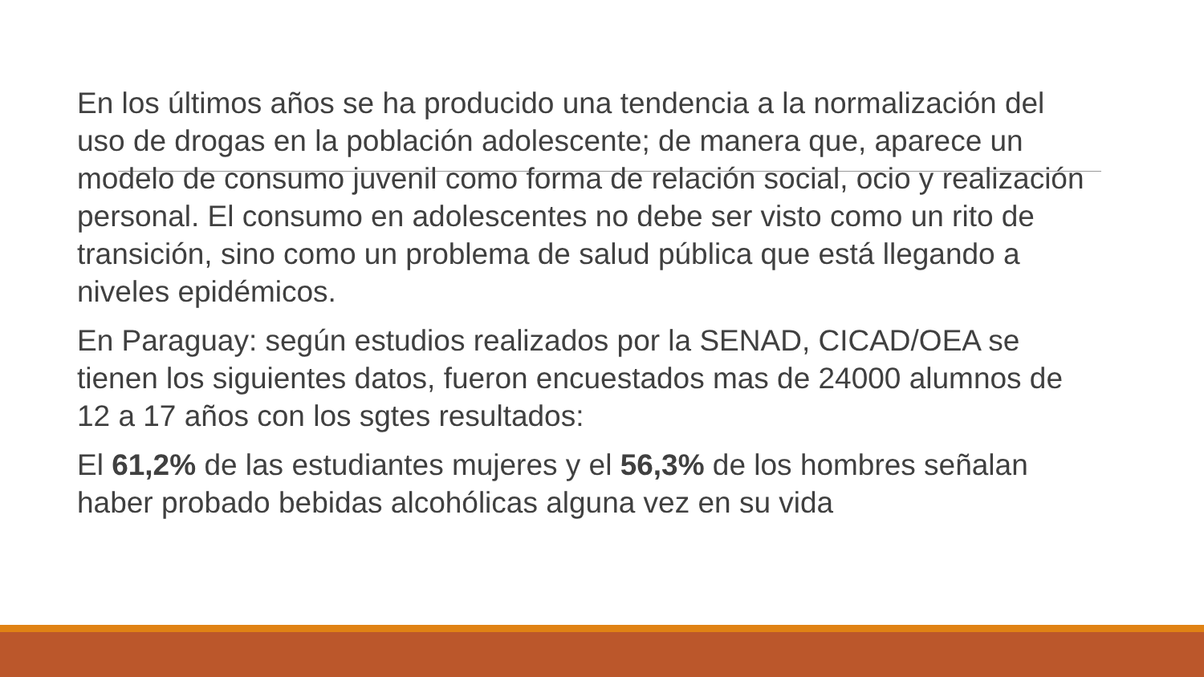En los últimos años se ha producido una tendencia a la normalización del uso de drogas en la población adolescente; de manera que, aparece un modelo de consumo juvenil como forma de relación social, ocio y realización personal. El consumo en adolescentes no debe ser visto como un rito de transición, sino como un problema de salud pública que está llegando a niveles epidémicos.
En Paraguay: según estudios realizados por la SENAD, CICAD/OEA se tienen los siguientes datos, fueron encuestados mas de 24000 alumnos de 12 a 17 años con los sgtes resultados:
El 61,2% de las estudiantes mujeres y el 56,3% de los hombres señalan haber probado bebidas alcohólicas alguna vez en su vida